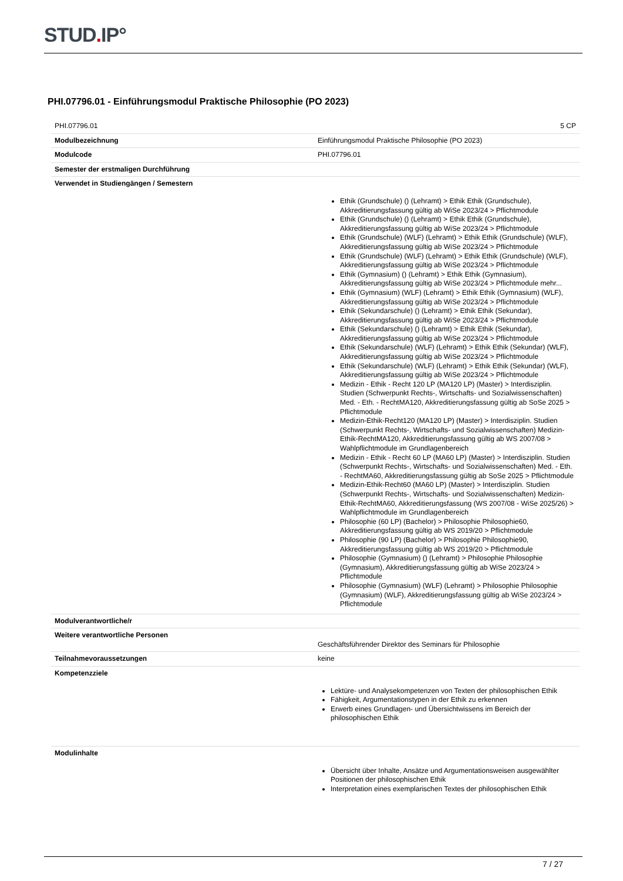STUD. IP°
PHI.07796.01 - Einführungsmodul Praktische Philosophie (PO 2023)
| PHI.07796.01 | 5 CP |
| Modulbezeichnung | Einführungsmodul Praktische Philosophie (PO 2023) |
| Modulcode | PHI.07796.01 |
| Semester der erstmaligen Durchführung | |
| Verwendet in Studiengängen / Semestern | Ethik (Grundschule) () (Lehramt) > Ethik Ethik (Grundschule), Akkreditierungsfassung gültig ab WiSe 2023/24 > Pflichtmodule Ethik (Grundschule) () (Lehramt) > Ethik Ethik (Grundschule), Akkreditierungsfassung gültig ab WiSe 2023/24 > Pflichtmodule Ethik (Grundschule) (WLF) (Lehramt) > Ethik Ethik (Grundschule) (WLF), Akkreditierungsfassung gültig ab WiSe 2023/24 > Pflichtmodule Ethik (Grundschule) (WLF) (Lehramt) > Ethik Ethik (Grundschule) (WLF), Akkreditierungsfassung gültig ab WiSe 2023/24 > Pflichtmodule Ethik (Gymnasium) () (Lehramt) > Ethik Ethik (Gymnasium), Akkreditierungsfassung gültig ab WiSe 2023/24 > Pflichtmodule mehr... Ethik (Gymnasium) (WLF) (Lehramt) > Ethik Ethik (Gymnasium) (WLF), Akkreditierungsfassung gültig ab WiSe 2023/24 > Pflichtmodule Ethik (Sekundarschule) () (Lehramt) > Ethik Ethik (Sekundar), Akkreditierungsfassung gültig ab WiSe 2023/24 > Pflichtmodule Ethik (Sekundarschule) () (Lehramt) > Ethik Ethik (Sekundar), Akkreditierungsfassung gültig ab WiSe 2023/24 > Pflichtmodule Ethik (Sekundarschule) (WLF) (Lehramt) > Ethik Ethik (Sekundar) (WLF), Akkreditierungsfassung gültig ab WiSe 2023/24 > Pflichtmodule Ethik (Sekundarschule) (WLF) (Lehramt) > Ethik Ethik (Sekundar) (WLF), Akkreditierungsfassung gültig ab WiSe 2023/24 > Pflichtmodule Medizin - Ethik - Recht 120 LP (MA120 LP) (Master) > Interdisziplin. Studien (Schwerpunkt Rechts-, Wirtschafts- und Sozialwissenschaften) Med. - Eth. - RechtMA120, Akkreditierungsfassung gültig ab SoSe 2025 > Pflichtmodule Medizin-Ethik-Recht120 (MA120 LP) (Master) > Interdisziplin. Studien (Schwerpunkt Rechts-, Wirtschafts- und Sozialwissenschaften) Medizin-Ethik-RechtMA120, Akkreditierungsfassung gültig ab WS 2007/08 > Wahlpflichtmodule im Grundlagenbereich Medizin - Ethik - Recht 60 LP (MA60 LP) (Master) > Interdisziplin. Studien (Schwerpunkt Rechts-, Wirtschafts- und Sozialwissenschaften) Med. - Eth. - RechtMA60, Akkreditierungsfassung gültig ab SoSe 2025 > Pflichtmodule Medizin-Ethik-Recht60 (MA60 LP) (Master) > Interdisziplin. Studien (Schwerpunkt Rechts-, Wirtschafts- und Sozialwissenschaften) Medizin-Ethik-RechtMA60, Akkreditierungsfassung (WS 2007/08 - WiSe 2025/26) > Wahlpflichtmodule im Grundlagenbereich Philosophie (60 LP) (Bachelor) > Philosophie Philosophie60, Akkreditierungsfassung gültig ab WS 2019/20 > Pflichtmodule Philosophie (90 LP) (Bachelor) > Philosophie Philosophie90, Akkreditierungsfassung gültig ab WS 2019/20 > Pflichtmodule Philosophie (Gymnasium) () (Lehramt) > Philosophie Philosophie (Gymnasium), Akkreditierungsfassung gültig ab WiSe 2023/24 > Pflichtmodule Philosophie (Gymnasium) (WLF) (Lehramt) > Philosophie Philosophie (Gymnasium) (WLF), Akkreditierungsfassung gültig ab WiSe 2023/24 > Pflichtmodule |
| Modulverantwortliche/r | |
| Weitere verantwortliche Personen | Geschäftsführender Direktor des Seminars für Philosophie |
| Teilnahmevoraussetzungen | keine |
| Kompetenzziele | Lektüre- und Analysekompetenzen von Texten der philosophischen Ethik Fähigkeit, Argumentationstypen in der Ethik zu erkennen Erwerb eines Grundlagen- und Übersichtwissens im Bereich der philosophischen Ethik |
| Modulinhalte | Übersicht über Inhalte, Ansätze und Argumentationsweisen ausgewählter Positionen der philosophischen Ethik Interpretation eines exemplarischen Textes der philosophischen Ethik |
7 / 27